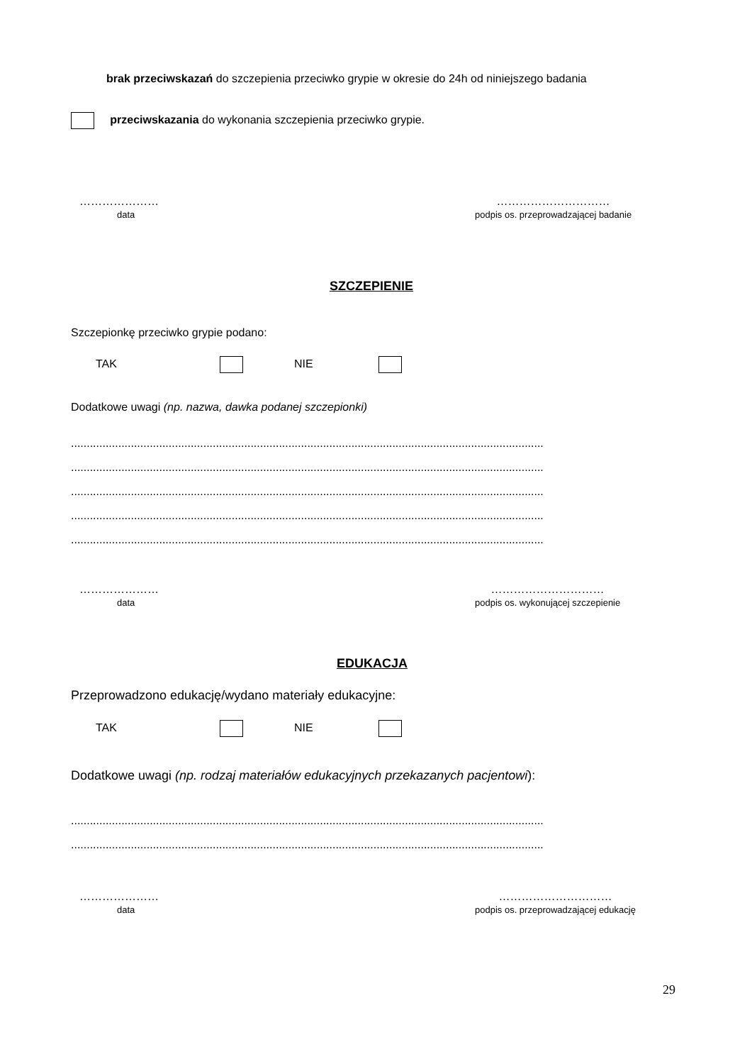brak przeciwskazań do szczepienia przeciwko grypie w okresie do 24h od niniejszego badania
przeciwskazania do wykonania szczepienia przeciwko grypie.
…………………
data
…………………………
podpis os. przeprowadzającej badanie
SZCZEPIENIE
Szczepionkę przeciwko grypie podano:
TAK NIE
Dodatkowe uwagi (np. nazwa, dawka podanej szczepionki)
......................................................................................................................................................
......................................................................................................................................................
......................................................................................................................................................
......................................................................................................................................................
......................................................................................................................................................
…………………
data
…………………………
podpis os. wykonującej szczepienie
EDUKACJA
Przeprowadzono edukację/wydano materiały edukacyjne:
TAK NIE
Dodatkowe uwagi (np. rodzaj materiałów edukacyjnych przekazanych pacjentowi):
......................................................................................................................................................
......................................................................................................................................................
…………………
data
…………………………
podpis os. przeprowadzającej edukację
29